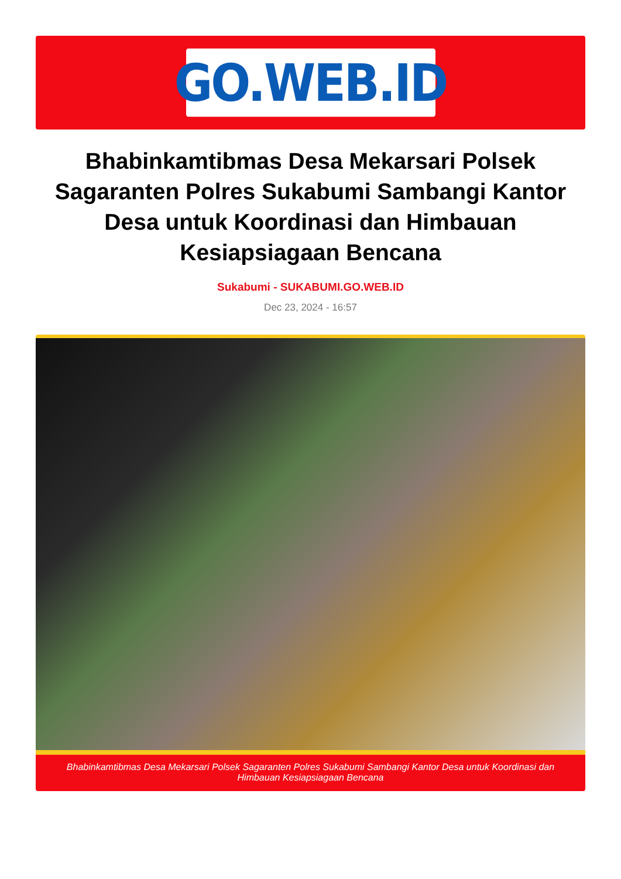GO.WEB.ID
Bhabinkamtibmas Desa Mekarsari Polsek Sagaranten Polres Sukabumi Sambangi Kantor Desa untuk Koordinasi dan Himbauan Kesiapsiagaan Bencana
Sukabumi - SUKABUMI.GO.WEB.ID
Dec 23, 2024 - 16:57
Bhabinkamtibmas Desa Mekarsari Polsek Sagaranten Polres Sukabumi Sambangi Kantor Desa untuk Koordinasi dan Himbauan Kesiapsiagaan Bencana